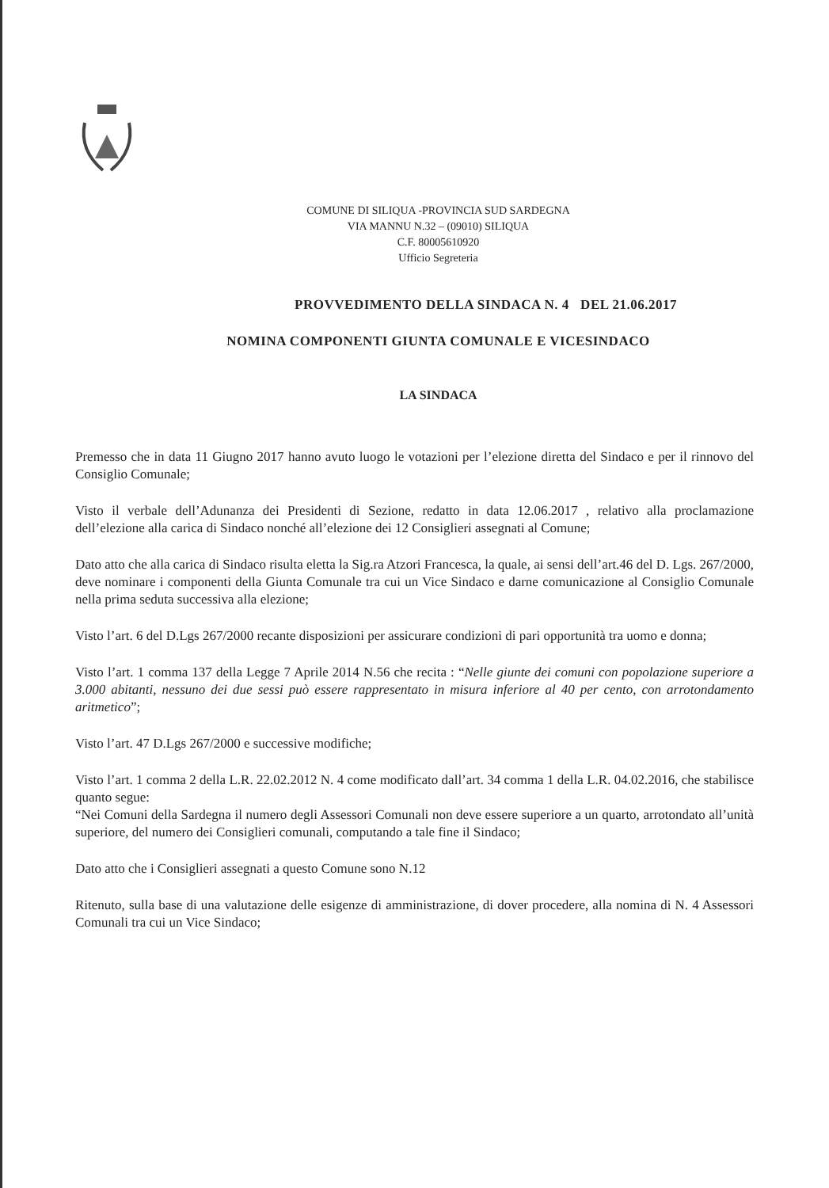COMUNE DI SILIQUA -PROVINCIA SUD SARDEGNA
VIA MANNU N.32 – (09010) SILIQUA
C.F. 80005610920
Ufficio Segreteria
PROVVEDIMENTO DELLA SINDACA N. 4 DEL 21.06.2017
NOMINA COMPONENTI GIUNTA COMUNALE E VICESINDACO
LA SINDACA
Premesso che in data 11 Giugno 2017 hanno avuto luogo le votazioni per l’elezione diretta del Sindaco e per il rinnovo del Consiglio Comunale;
Visto il verbale dell’Adunanza dei Presidenti di Sezione, redatto in data 12.06.2017 , relativo alla proclamazione dell’elezione alla carica di Sindaco nonché all’elezione dei 12 Consiglieri assegnati al Comune;
Dato atto che alla carica di Sindaco risulta eletta la Sig.ra Atzori Francesca, la quale, ai sensi dell’art.46 del D. Lgs. 267/2000, deve nominare i componenti della Giunta Comunale tra cui un Vice Sindaco e darne comunicazione al Consiglio Comunale nella prima seduta successiva alla elezione;
Visto l’art. 6 del D.Lgs 267/2000 recante disposizioni per assicurare condizioni di pari opportunità tra uomo e donna;
Visto l’art. 1 comma 137 della Legge 7 Aprile 2014 N.56 che recita : “Nelle giunte dei comuni con popolazione superiore a 3.000 abitanti, nessuno dei due sessi può essere rappresentato in misura inferiore al 40 per cento, con arrotondamento aritmetico”;
Visto l’art. 47 D.Lgs 267/2000 e successive modifiche;
Visto l’art. 1 comma 2 della L.R. 22.02.2012 N. 4 come modificato dall’art. 34 comma 1 della L.R. 04.02.2016, che stabilisce quanto segue:
“Nei Comuni della Sardegna il numero degli Assessori Comunali non deve essere superiore a un quarto, arrotondato all’unità superiore, del numero dei Consiglieri comunali, computando a tale fine il Sindaco;
Dato atto che i Consiglieri assegnati a questo Comune sono N.12
Ritenuto, sulla base di una valutazione delle esigenze di amministrazione, di dover procedere, alla nomina di N. 4 Assessori Comunali tra cui un Vice Sindaco;